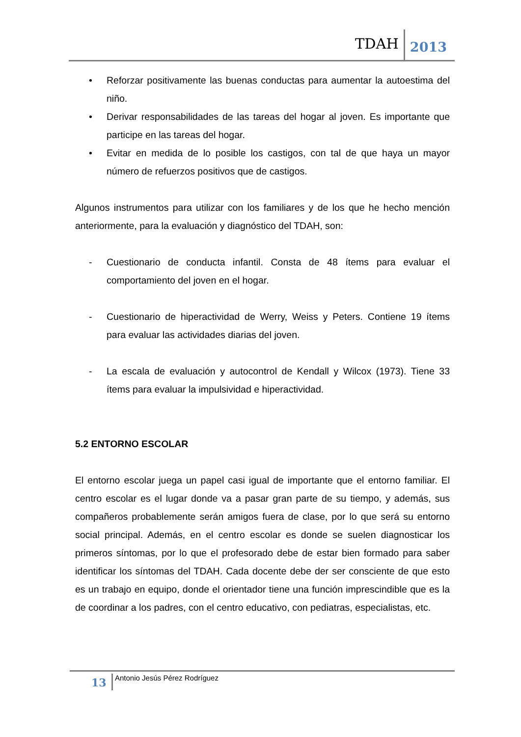TDAH 2013
• Reforzar positivamente las buenas conductas para aumentar la autoestima del niño.
• Derivar responsabilidades de las tareas del hogar al joven. Es importante que participe en las tareas del hogar.
• Evitar en medida de lo posible los castigos, con tal de que haya un mayor número de refuerzos positivos que de castigos.
Algunos instrumentos para utilizar con los familiares y de los que he hecho mención anteriormente, para la evaluación y diagnóstico del TDAH, son:
- Cuestionario de conducta infantil. Consta de 48 ítems para evaluar el comportamiento del joven en el hogar.
- Cuestionario de hiperactividad de Werry, Weiss y Peters. Contiene 19 ítems para evaluar las actividades diarias del joven.
- La escala de evaluación y autocontrol de Kendall y Wilcox (1973). Tiene 33 ítems para evaluar la impulsividad e hiperactividad.
5.2 ENTORNO ESCOLAR
El entorno escolar juega un papel casi igual de importante que el entorno familiar. El centro escolar es el lugar donde va a pasar gran parte de su tiempo, y además, sus compañeros probablemente serán amigos fuera de clase, por lo que será su entorno social principal. Además, en el centro escolar es donde se suelen diagnosticar los primeros síntomas, por lo que el profesorado debe de estar bien formado para saber identificar los síntomas del TDAH. Cada docente debe der ser consciente de que esto es un trabajo en equipo, donde el orientador tiene una función imprescindible que es la de coordinar a los padres, con el centro educativo, con pediatras, especialistas, etc.
13 Antonio Jesús Pérez Rodríguez